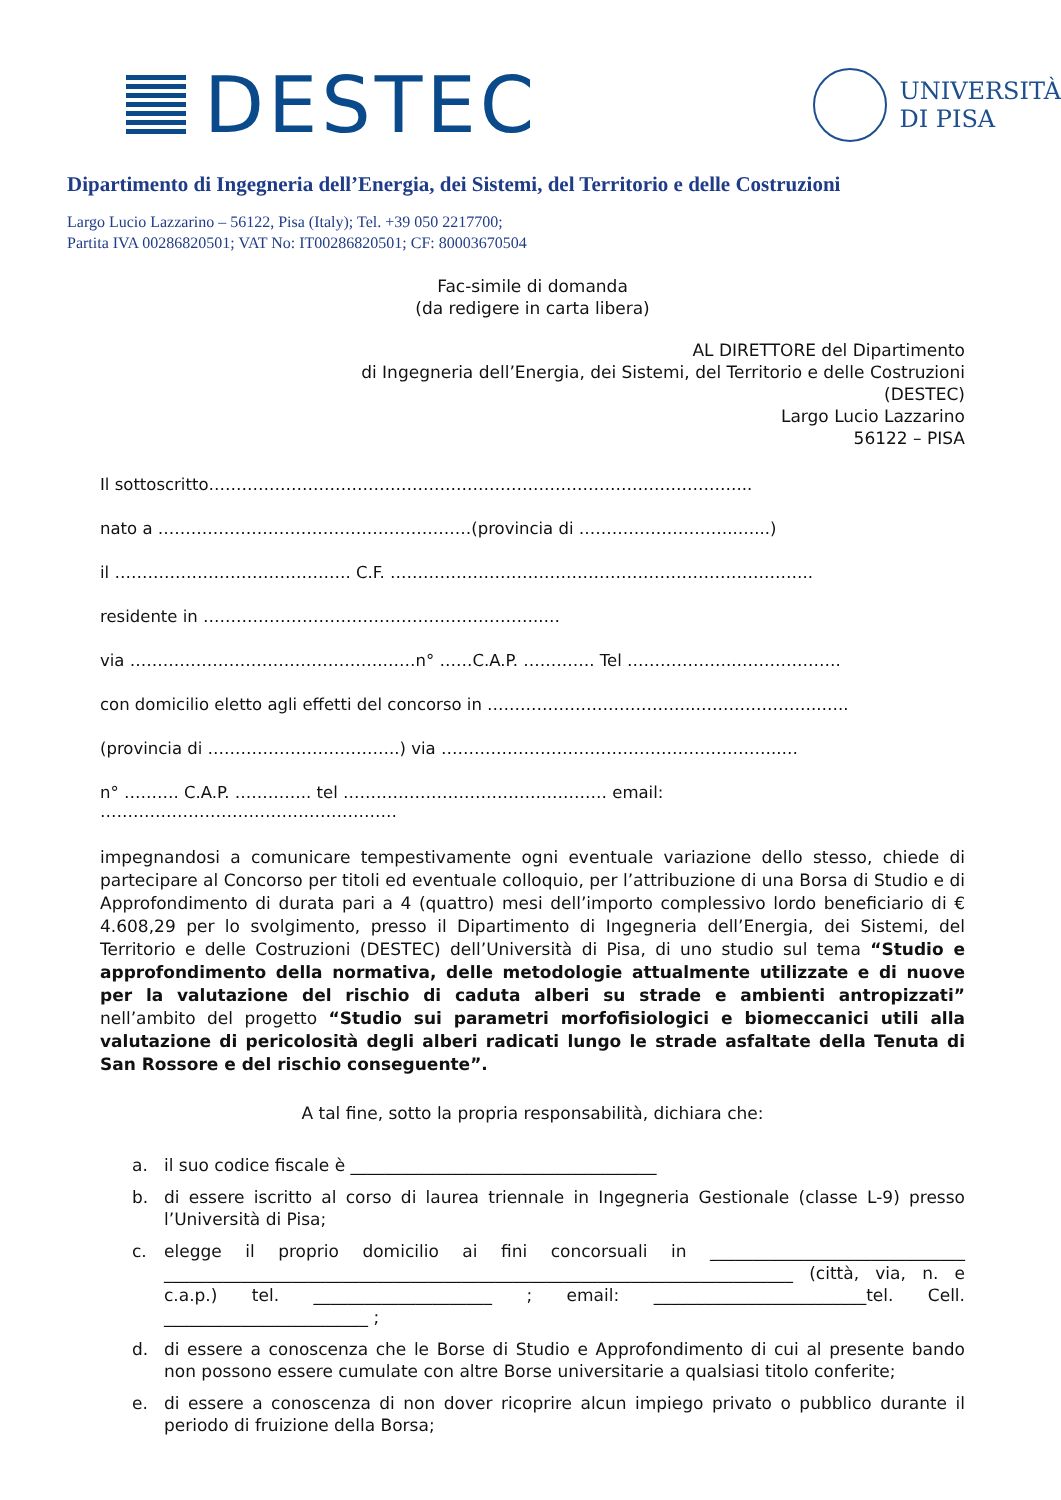DESTEC
UNIVERSITÀ
DI PISA
Dipartimento di Ingegneria dell’Energia, dei Sistemi, del Territorio e delle Costruzioni
Largo Lucio Lazzarino – 56122, Pisa (Italy); Tel. +39 050 2217700;
Partita IVA 00286820501; VAT No: IT00286820501; CF: 80003670504
Fac-simile di domanda
(da redigere in carta libera)
AL DIRETTORE del Dipartimento
di Ingegneria dell’Energia, dei Sistemi, del Territorio e delle Costruzioni
(DESTEC)
Largo Lucio Lazzarino
56122 – PISA
Il sottoscritto……………………………………………………………………………………...
nato a …………………………………………………(provincia di ………………………..…...)
il ……………………………………. C.F. …………………………………………………………………..
residente in ……………………………………………………..…
via ……………………………………….……n° ……C.A.P. …………. Tel ………………..……………….
con domicilio eletto agli effetti del concorso in ………………………………..…………………..…..
(provincia di ……………………………..) via ……………………………………………………..…
n° ………. C.A.P. ………….. tel ………………………………………… email: ………………………………………………
impegnandosi a comunicare tempestivamente ogni eventuale variazione dello stesso, chiede di partecipare al Concorso per titoli ed eventuale colloquio, per l’attribuzione di una Borsa di Studio e di Approfondimento di durata pari a 4 (quattro) mesi dell’importo complessivo lordo beneficiario di € 4.608,29 per lo svolgimento, presso il Dipartimento di Ingegneria dell’Energia, dei Sistemi, del Territorio e delle Costruzioni (DESTEC) dell’Università di Pisa, di uno studio sul tema “Studio e approfondimento della normativa, delle metodologie attualmente utilizzate e di nuove per la valutazione del rischio di caduta alberi su strade e ambienti antropizzati” nell’ambito del progetto “Studio sui parametri morfofisiologici e biomeccanici utili alla valutazione di pericolosità degli alberi radicati lungo le strade asfaltate della Tenuta di San Rossore e del rischio conseguente”.
A tal fine, sotto la propria responsabilità, dichiara che:
a. il suo codice fiscale è ____________________________________
b. di essere iscritto al corso di laurea triennale in Ingegneria Gestionale (classe L-9) presso l’Università di Pisa;
c. elegge il proprio domicilio ai fini concorsuali in ______________________________ __________________________________________________________________________ (città, via, n. e c.a.p.) tel. _____________________ ; email: _________________________tel. Cell. ________________________ ;
d. di essere a conoscenza che le Borse di Studio e Approfondimento di cui al presente bando non possono essere cumulate con altre Borse universitarie a qualsiasi titolo conferite;
e. di essere a conoscenza di non dover ricoprire alcun impiego privato o pubblico durante il periodo di fruizione della Borsa;